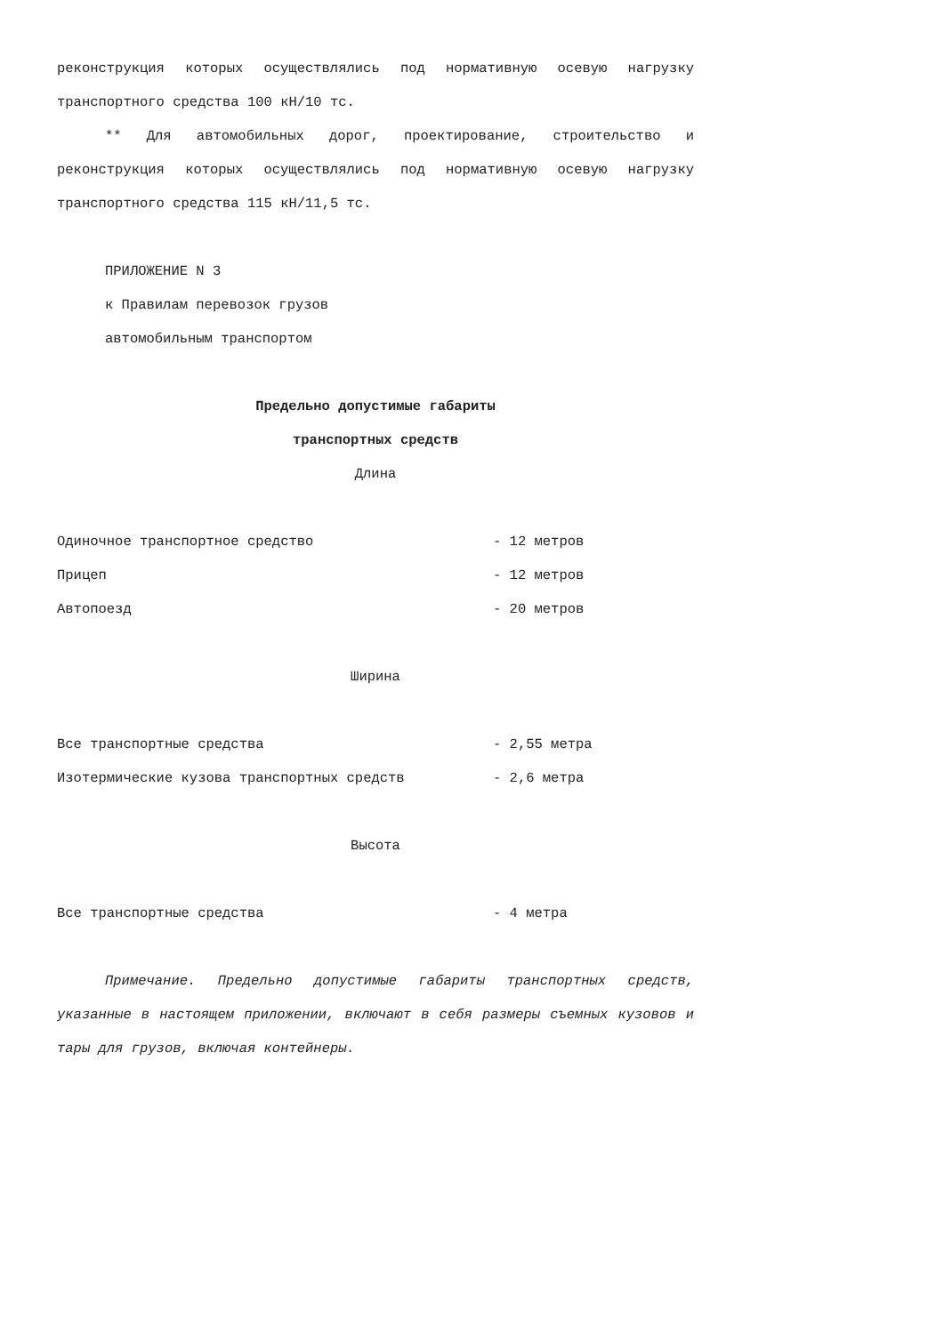реконструкция которых осуществлялись под нормативную осевую нагрузку транспортного средства 100 кН/10 тс.
** Для автомобильных дорог, проектирование, строительство и реконструкция которых осуществлялись под нормативную осевую нагрузку транспортного средства 115 кН/11,5 тс.
ПРИЛОЖЕНИЕ N 3
к Правилам перевозок грузов
автомобильным транспортом
Предельно допустимые габариты
транспортных средств
Длина
| Одиночное транспортное средство | - 12 метров |
| Прицеп | - 12 метров |
| Автопоезд | - 20 метров |
Ширина
| Все транспортные средства | - 2,55 метра |
| Изотермические кузова транспортных средств | - 2,6 метра |
Высота
| Все транспортные средства | - 4 метра |
Примечание. Предельно допустимые габариты транспортных средств, указанные в настоящем приложении, включают в себя размеры съемных кузовов и тары для грузов, включая контейнеры.